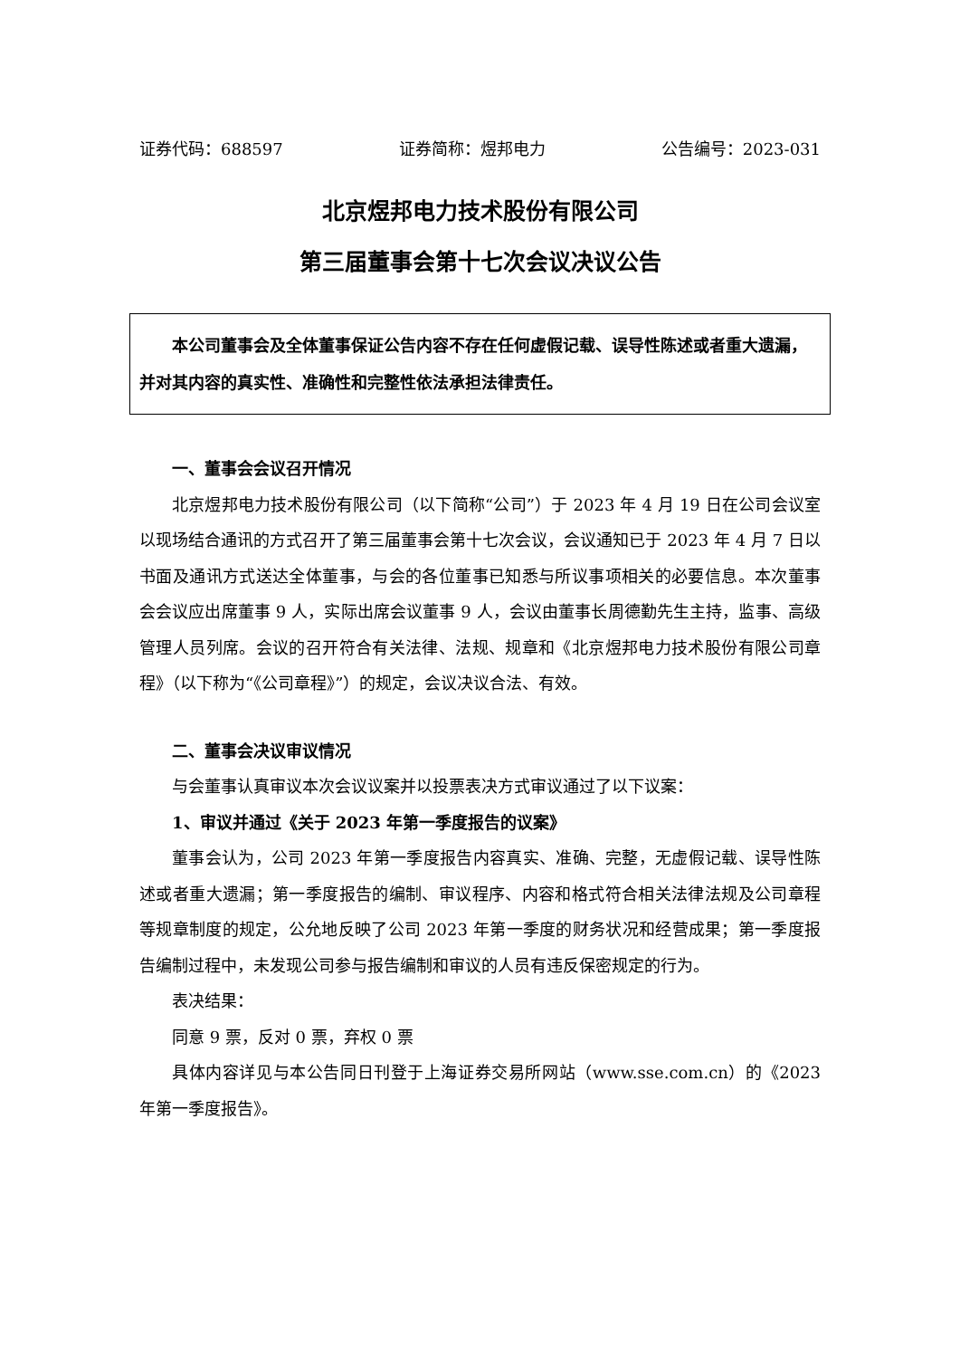证券代码：688597 证券简称：煜邦电力 公告编号：2023-031
北京煜邦电力技术股份有限公司
第三届董事会第十七次会议决议公告
本公司董事会及全体董事保证公告内容不存在任何虚假记载、误导性陈述或者重大遗漏，并对其内容的真实性、准确性和完整性依法承担法律责任。
一、董事会会议召开情况
北京煜邦电力技术股份有限公司（以下简称“公司”）于 2023 年 4 月 19 日在公司会议室以现场结合通讯的方式召开了第三届董事会第十七次会议，会议通知已于 2023 年 4 月 7 日以书面及通讯方式送达全体董事，与会的各位董事已知悉与所议事项相关的必要信息。本次董事会会议应出席董事 9 人，实际出席会议董事 9 人，会议由董事长周德勤先生主持，监事、高级管理人员列席。会议的召开符合有关法律、法规、规章和《北京煜邦电力技术股份有限公司章程》（以下称为“《公司章程》”）的规定，会议决议合法、有效。
二、董事会决议审议情况
与会董事认真审议本次会议议案并以投票表决方式审议通过了以下议案：
1、审议并通过《关于 2023 年第一季度报告的议案》
董事会认为，公司 2023 年第一季度报告内容真实、准确、完整，无虚假记载、误导性陈述或者重大遗漏；第一季度报告的编制、审议程序、内容和格式符合相关法律法规及公司章程等规章制度的规定，公允地反映了公司 2023 年第一季度的财务状况和经营成果；第一季度报告编制过程中，未发现公司参与报告编制和审议的人员有违反保密规定的行为。
表决结果：
同意 9 票，反对 0 票，弃权 0 票
具体内容详见与本公告同日刊登于上海证券交易所网站（www.sse.com.cn）的《2023 年第一季度报告》。